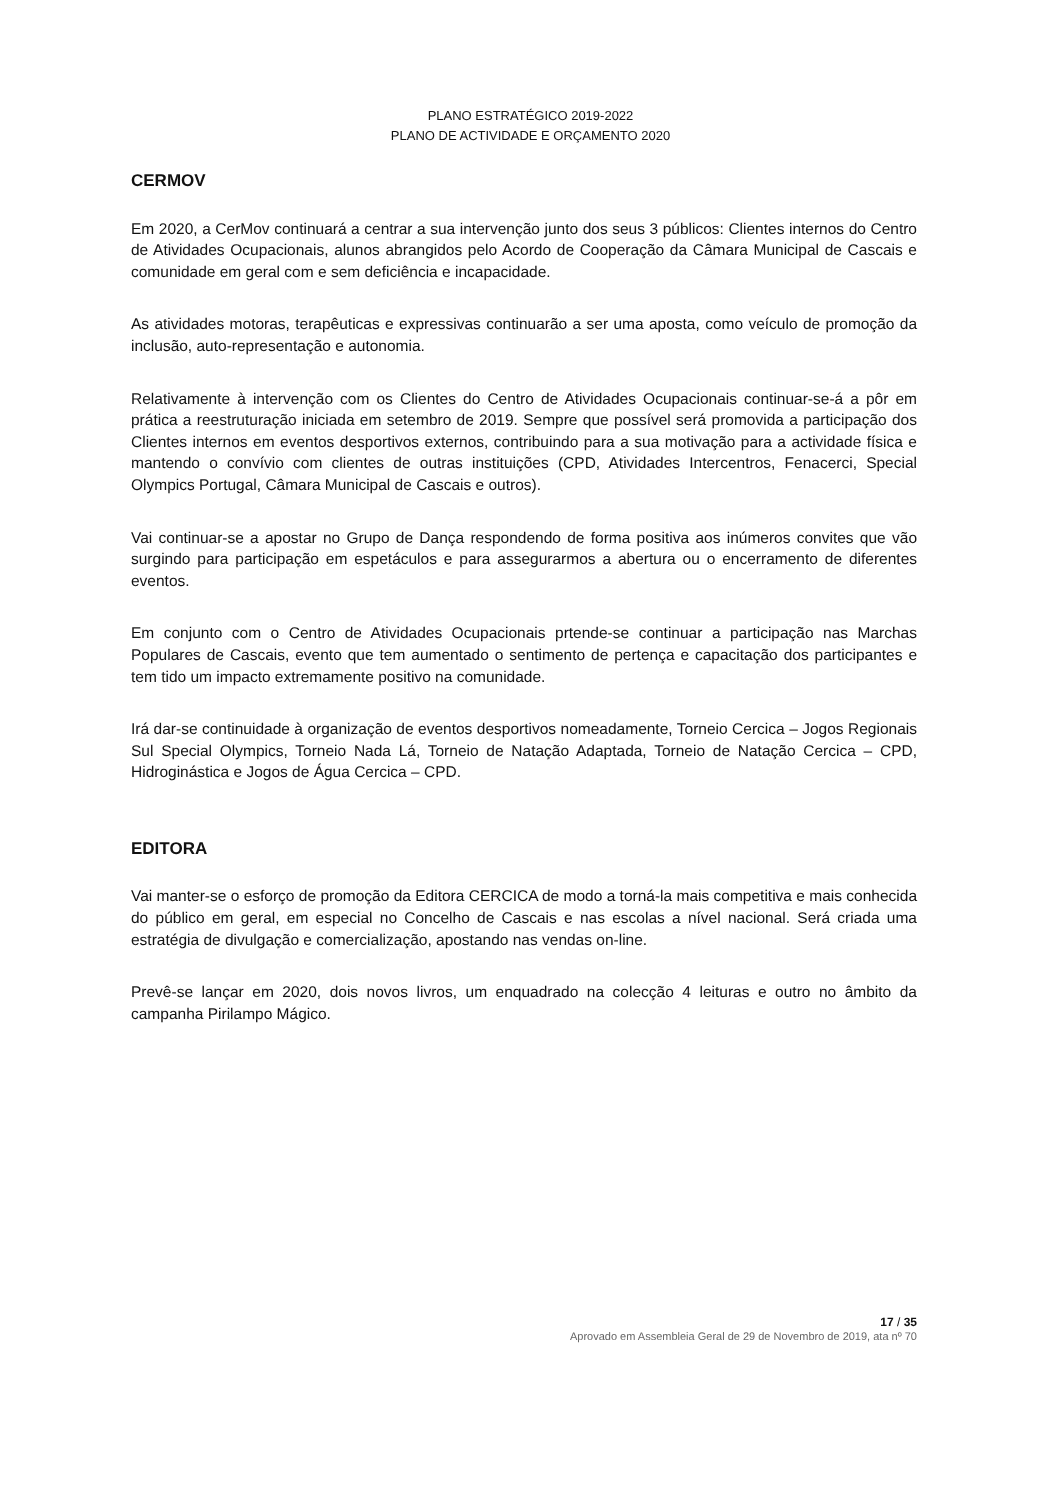PLANO ESTRATÉGICO 2019-2022
PLANO DE ACTIVIDADE E ORÇAMENTO 2020
CERMOV
Em 2020, a CerMov continuará a centrar a sua intervenção junto dos seus 3 públicos: Clientes internos do Centro de Atividades Ocupacionais, alunos abrangidos pelo Acordo de Cooperação da Câmara Municipal de Cascais e comunidade em geral com e sem deficiência e incapacidade.
As atividades motoras, terapêuticas e expressivas continuarão a ser uma aposta, como veículo de promoção da inclusão, auto-representação e autonomia.
Relativamente à intervenção com os Clientes do Centro de Atividades Ocupacionais continuar-se-á a pôr em prática a reestruturação iniciada em setembro de 2019. Sempre que possível será promovida a participação dos Clientes internos em eventos desportivos externos, contribuindo para a sua motivação para a actividade física e mantendo o convívio com clientes de outras instituições (CPD, Atividades Intercentros, Fenacerci, Special Olympics Portugal, Câmara Municipal de Cascais e outros).
Vai continuar-se a apostar no Grupo de Dança respondendo de forma positiva aos inúmeros convites que vão surgindo para participação em espetáculos e para assegurarmos a abertura ou o encerramento de diferentes eventos.
Em conjunto com o Centro de Atividades Ocupacionais prtende-se continuar a participação nas Marchas Populares de Cascais, evento que tem aumentado o sentimento de pertença e capacitação dos participantes e tem tido um impacto extremamente positivo na comunidade.
Irá dar-se continuidade à organização de eventos desportivos nomeadamente, Torneio Cercica – Jogos Regionais Sul Special Olympics, Torneio Nada Lá, Torneio de Natação Adaptada, Torneio de Natação Cercica – CPD, Hidroginástica e Jogos de Água Cercica – CPD.
EDITORA
Vai manter-se o esforço de promoção da Editora CERCICA de modo a torná-la mais competitiva e mais conhecida do público em geral, em especial no Concelho de Cascais e nas escolas a nível nacional. Será criada uma estratégia de divulgação e comercialização, apostando nas vendas on-line.
Prevê-se lançar em 2020, dois novos livros, um enquadrado na colecção 4 leituras e outro no âmbito da campanha Pirilampo Mágico.
17 / 35
Aprovado em Assembleia Geral de 29 de Novembro de 2019, ata nº 70